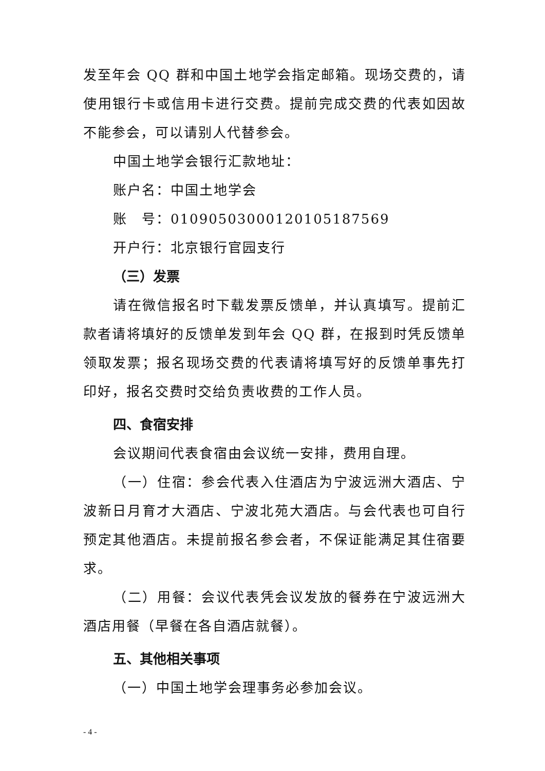发至年会 QQ 群和中国土地学会指定邮箱。现场交费的，请使用银行卡或信用卡进行交费。提前完成交费的代表如因故不能参会，可以请别人代替参会。
中国土地学会银行汇款地址：
账户名：中国土地学会
账　号：01090503000120105187569
开户行：北京银行官园支行
（三）发票
请在微信报名时下载发票反馈单，并认真填写。提前汇款者请将填好的反馈单发到年会 QQ 群，在报到时凭反馈单领取发票；报名现场交费的代表请将填写好的反馈单事先打印好，报名交费时交给负责收费的工作人员。
四、食宿安排
会议期间代表食宿由会议统一安排，费用自理。
（一）住宿：参会代表入住酒店为宁波远洲大酒店、宁波新日月育才大酒店、宁波北苑大酒店。与会代表也可自行预定其他酒店。未提前报名参会者，不保证能满足其住宿要求。
（二）用餐：会议代表凭会议发放的餐券在宁波远洲大酒店用餐（早餐在各自酒店就餐）。
五、其他相关事项
（一）中国土地学会理事务必参加会议。
- 4 -